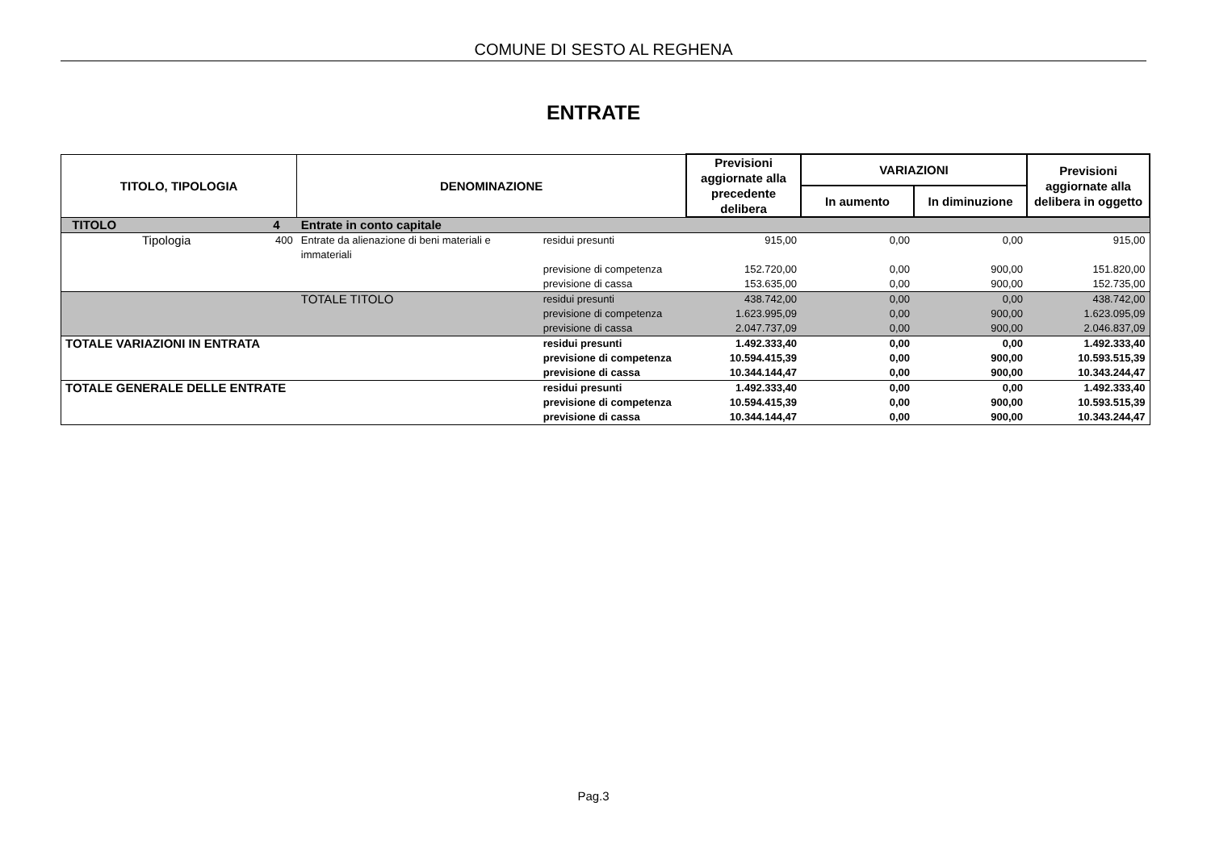COMUNE DI SESTO AL REGHENA
ENTRATE
| TITOLO, TIPOLOGIA | | DENOMINAZIONE | | Previsioni aggiornate alla precedente delibera | VARIAZIONI | | Previsioni aggiornate alla delibera in oggetto |
| --- | --- | --- | --- | --- | --- | --- | --- |
| | | | | | In aumento | In diminuzione | |
| TITOLO | 4 | Entrate in conto capitale | | | | | |
| Tipologia | 400 | Entrate da alienazione di beni materiali e immateriali | residui presunti | 915,00 | 0,00 | 0,00 | 915,00 |
| | | | previsione di competenza | 152.720,00 | 0,00 | 900,00 | 151.820,00 |
| | | | previsione di cassa | 153.635,00 | 0,00 | 900,00 | 152.735,00 |
| | | TOTALE TITOLO | residui presunti | 438.742,00 | 0,00 | 0,00 | 438.742,00 |
| | | | previsione di competenza | 1.623.995,09 | 0,00 | 900,00 | 1.623.095,09 |
| | | | previsione di cassa | 2.047.737,09 | 0,00 | 900,00 | 2.046.837,09 |
| TOTALE VARIAZIONI IN ENTRATA | | | residui presunti | 1.492.333,40 | 0,00 | 0,00 | 1.492.333,40 |
| | | | previsione di competenza | 10.594.415,39 | 0,00 | 900,00 | 10.593.515,39 |
| | | | previsione di cassa | 10.344.144,47 | 0,00 | 900,00 | 10.343.244,47 |
| TOTALE GENERALE DELLE ENTRATE | | | residui presunti | 1.492.333,40 | 0,00 | 0,00 | 1.492.333,40 |
| | | | previsione di competenza | 10.594.415,39 | 0,00 | 900,00 | 10.593.515,39 |
| | | | previsione di cassa | 10.344.144,47 | 0,00 | 900,00 | 10.343.244,47 |
Pag.3